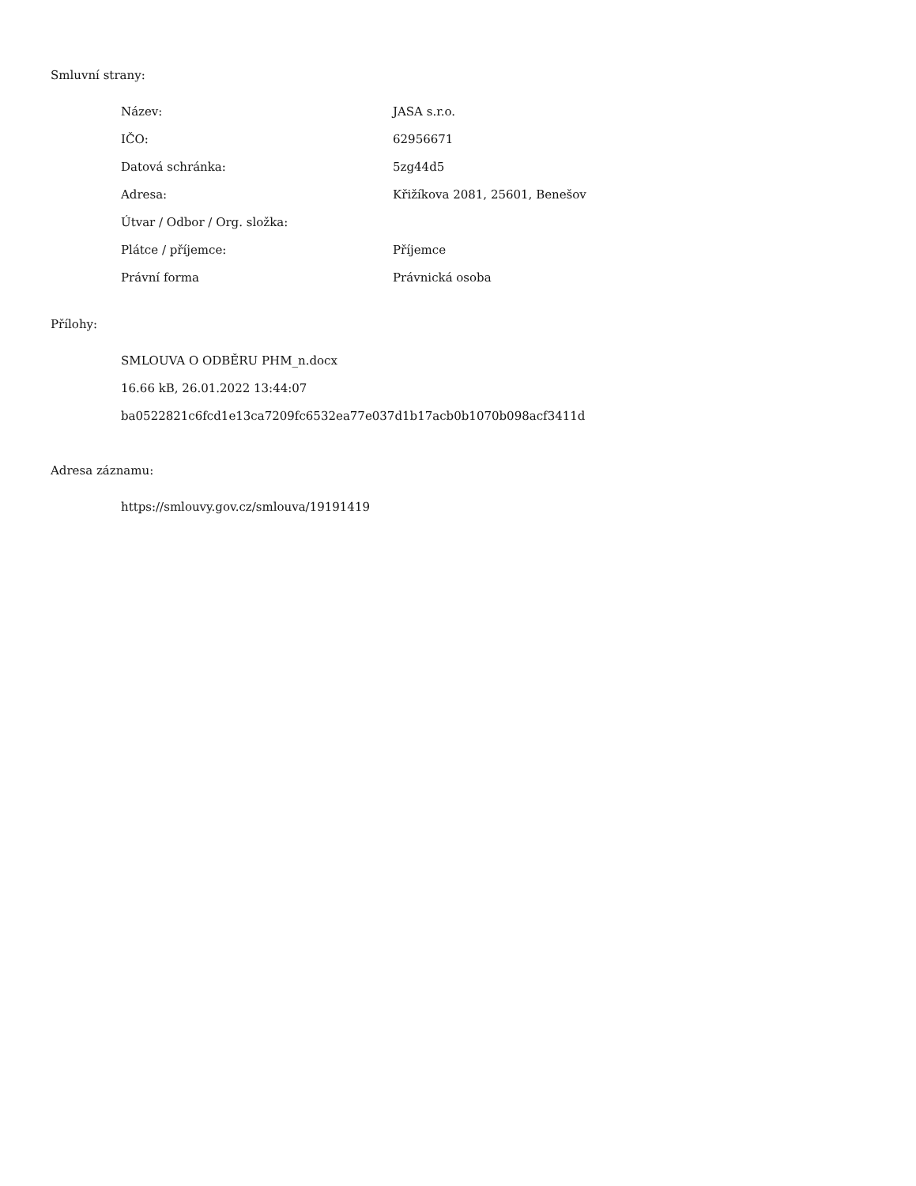Smluvní strany:
| Název: | JASA s.r.o. |
| IČO: | 62956671 |
| Datová schránka: | 5zg44d5 |
| Adresa: | Křižíkova 2081, 25601, Benešov |
| Útvar / Odbor / Org. složka: | |
| Plátce / příjemce: | Příjemce |
| Právní forma | Právnická osoba |
Přílohy:
SMLOUVA O ODBĚRU PHM_n.docx
16.66 kB, 26.01.2022 13:44:07
ba0522821c6fcd1e13ca7209fc6532ea77e037d1b17acb0b1070b098acf3411d
Adresa záznamu:
https://smlouvy.gov.cz/smlouva/19191419